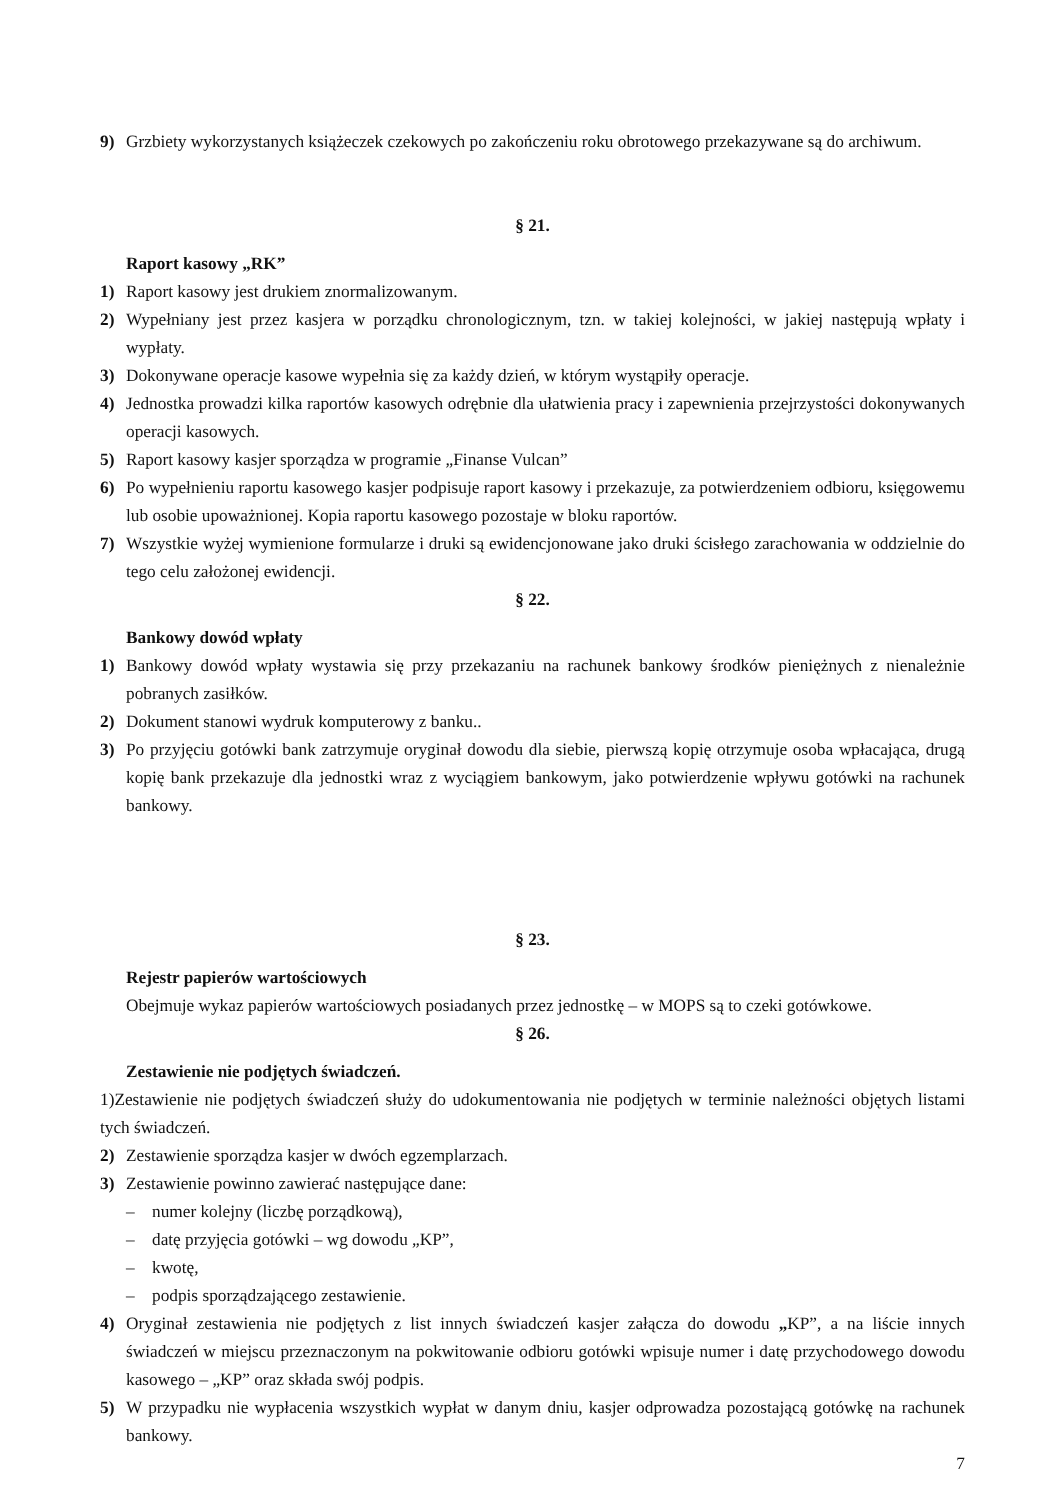9) Grzbiety wykorzystanych książeczek czekowych po zakończeniu roku obrotowego przekazywane są do archiwum.
§ 21.
Raport kasowy „RK”
1) Raport kasowy jest drukiem znormalizowanym.
2) Wypełniany jest przez kasjera w porządku chronologicznym, tzn. w takiej kolejności, w jakiej następują wpłaty i wypłaty.
3) Dokonywane operacje kasowe wypełnia się za każdy dzień, w którym wystąpiły operacje.
4) Jednostka prowadzi kilka raportów kasowych odrębnie dla ułatwienia pracy i zapewnienia przejrzystości dokonywanych operacji kasowych.
5) Raport kasowy kasjer sporządza w programie „Finanse Vulcan”
6) Po wypełnieniu raportu kasowego kasjer podpisuje raport kasowy i przekazuje, za potwierdzeniem odbioru, księgowemu lub osobie upoważnionej. Kopia raportu kasowego pozostaje w bloku raportów.
7) Wszystkie wyżej wymienione formularze i druki są ewidencjonowane jako druki ścisłego zarachowania w oddzielnie do tego celu założonej ewidencji.
§ 22.
Bankowy dowód wpłaty
1) Bankowy dowód wpłaty wystawia się przy przekazaniu na rachunek bankowy środków pieniężnych z nienależnie pobranych zasiłków.
2) Dokument stanowi wydruk komputerowy z banku..
3) Po przyjęciu gotówki bank zatrzymuje oryginał dowodu dla siebie, pierwszą kopię otrzymuje osoba wpłacająca, drugą kopię bank przekazuje dla jednostki wraz z wyciągiem bankowym, jako potwierdzenie wpływu gotówki na rachunek bankowy.
§ 23.
Rejestr papierów wartościowych
Obejmuje wykaz papierów wartościowych posiadanych przez jednostkę – w MOPS są to czeki gotówkowe.
§ 26.
Zestawienie nie podjętych świadczeń.
1)Zestawienie nie podjętych świadczeń służy do udokumentowania nie podjętych w terminie należności objętych listami tych świadczeń.
2) Zestawienie sporządza kasjer w dwóch egzemplarzach.
3) Zestawienie powinno zawierać następujące dane:
– numer kolejny (liczbę porządkową),
– datę przyjęcia gotówki – wg dowodu „KP”,
– kwotę,
– podpis sporządzającego zestawienie.
4) Oryginał zestawienia nie podjętych z list innych świadczeń kasjer załącza do dowodu „KP”, a na liście innych świadczeń w miejscu przeznaczonym na pokwitowanie odbioru gotówki wpisuje numer i datę przychodowego dowodu kasowego – „KP” oraz składa swój podpis.
5) W przypadku nie wypłacenia wszystkich wypłat w danym dniu, kasjer odprowadza pozostającą gotówkę na rachunek bankowy.
7